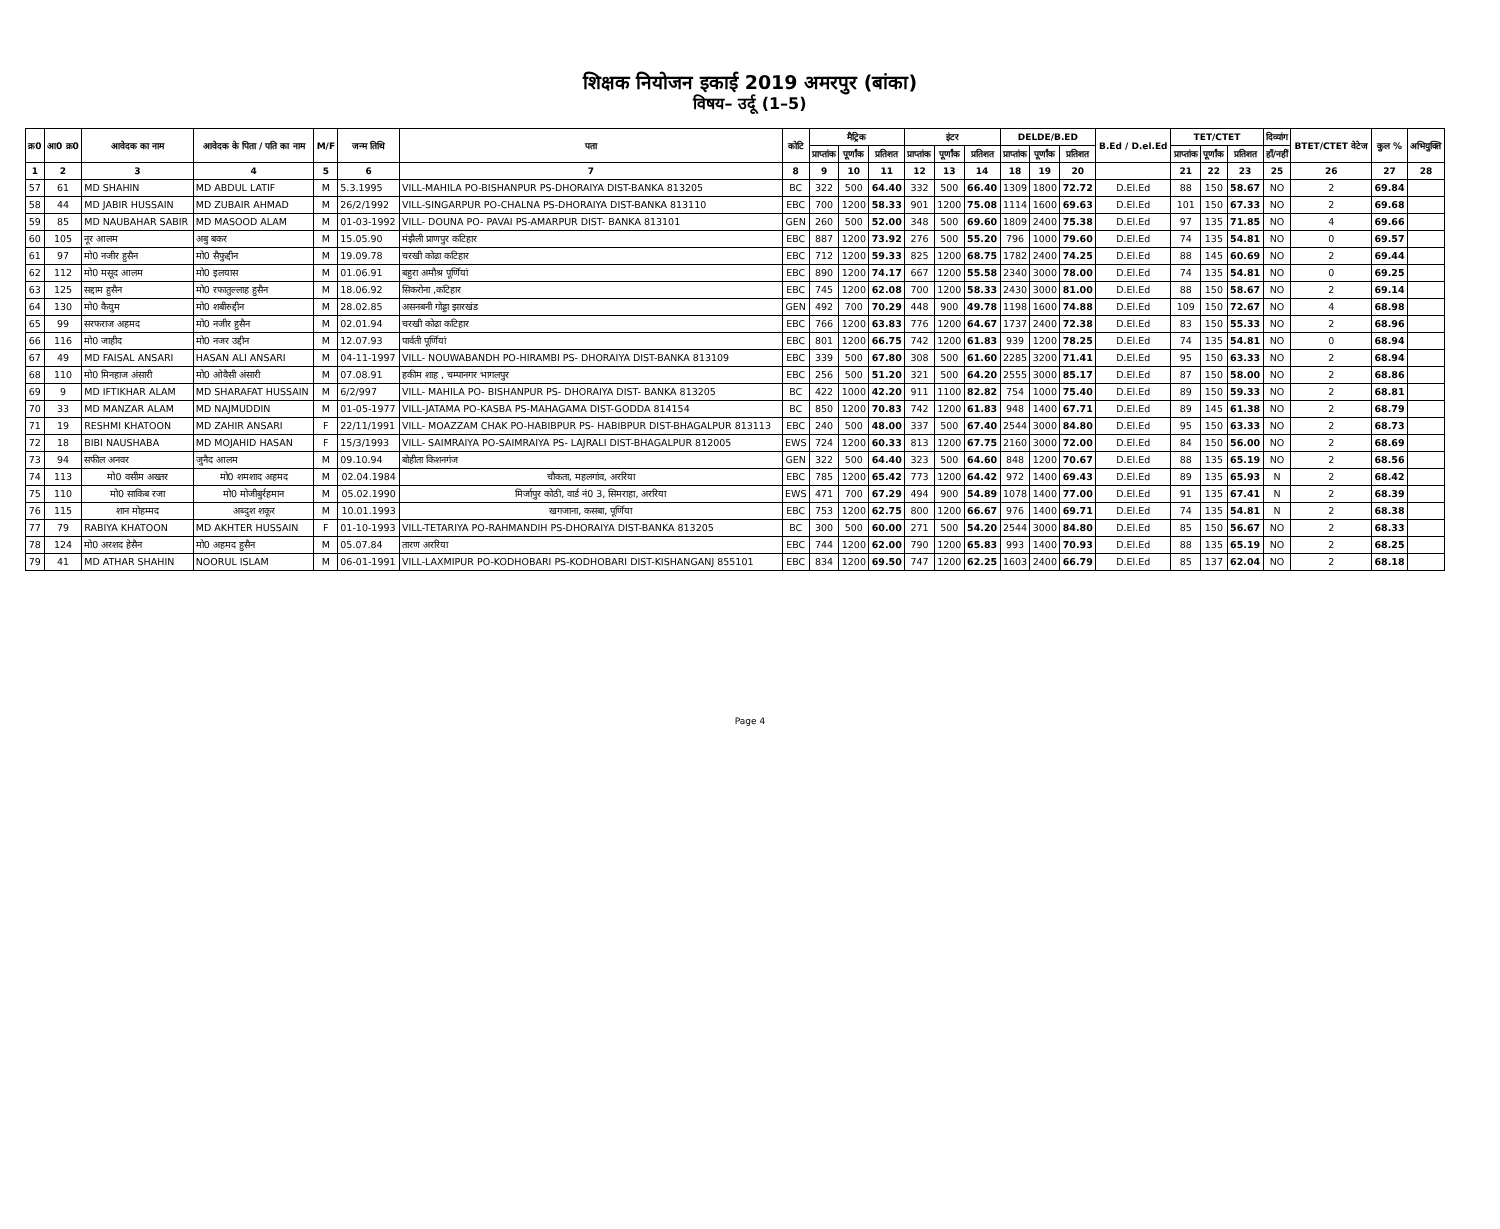शिक्षक नियोजन इकाई 2019 अमरपुर (बांका)
विषय– उर्दू (1–5)
| क्र0 | आ0 क्र0 | आवेदक का नाम | आवेदक के पिता / पति का नाम | M/F | जन्म तिथि | पता | कोटि | मैट्रिक | | | इंटर | | | DELDE/B.ED | | | B.Ed / D.el.Ed | TET/CTET | | | दिव्यांग | BTET/CTET वेटेज | कुल % | अभियुक्ति |
| --- | --- | --- | --- | --- | --- | --- | --- | --- | --- | --- | --- | --- | --- | --- | --- | --- | --- | --- | --- | --- | --- | --- | --- | --- |
| | | | | | | | | प्राप्तांक | पूर्णांक | प्रतिशत | प्राप्तांक | पूर्णांक | प्रतिशत | प्राप्तांक | पूर्णांक | प्रतिशत | | प्राप्तांक | पूर्णांक | प्रतिशत | हाँ/नहीं | | | |
| 1 | 2 | 3 | 4 | 5 | 6 | 7 | 8 | 9 | 10 | 11 | 12 | 13 | 14 | 18 | 19 | 20 | | 21 | 22 | 23 | 25 | 26 | 27 | 28 |
| 57 | 61 | MD SHAHIN | MD ABDUL LATIF | M | 5.3.1995 | VILL-MAHILA PO-BISHANPUR PS-DHORAIYA DIST-BANKA 813205 | BC | 322 | 500 | 64.40 | 332 | 500 | 66.40 | 1309 | 1800 | 72.72 | D.El.Ed | 88 | 150 | 58.67 | NO | 2 | 69.84 | |
| 58 | 44 | MD JABIR HUSSAIN | MD ZUBAIR AHMAD | M | 26/2/1992 | VILL-SINGARPUR PO-CHALNA PS-DHORAIYA DIST-BANKA 813110 | EBC | 700 | 1200 | 58.33 | 901 | 1200 | 75.08 | 1114 | 1600 | 69.63 | D.El.Ed | 101 | 150 | 67.33 | NO | 2 | 69.68 | |
| 59 | 85 | MD NAUBAHAR SABIR | MD MASOOD ALAM | M | 01-03-1992 | VILL- DOUNA PO- PAVAI PS-AMARPUR DIST- BANKA 813101 | GEN | 260 | 500 | 52.00 | 348 | 500 | 69.60 | 1809 | 2400 | 75.38 | D.El.Ed | 97 | 135 | 71.85 | NO | 4 | 69.66 | |
| 60 | 105 | नूर आलम | अबु बकर | M | 15.05.90 | मंझैली प्राणपुर कटिहार | EBC | 887 | 1200 | 73.92 | 276 | 500 | 55.20 | 796 | 1000 | 79.60 | D.El.Ed | 74 | 135 | 54.81 | NO | 0 | 69.57 | |
| 61 | 97 | मो0 नजीर हुसैन | मो0 सैफुद्दीन | M | 19.09.78 | चरखी कोढा कटिहार | EBC | 712 | 1200 | 59.33 | 825 | 1200 | 68.75 | 1782 | 2400 | 74.25 | D.El.Ed | 88 | 145 | 60.69 | NO | 2 | 69.44 | |
| 62 | 112 | मो0 मसूद आलम | मो0 इलयास | M | 01.06.91 | बहुरा अमौश्र पूर्णियां | EBC | 890 | 1200 | 74.17 | 667 | 1200 | 55.58 | 2340 | 3000 | 78.00 | D.El.Ed | 74 | 135 | 54.81 | NO | 0 | 69.25 | |
| 63 | 125 | सद्दाम हुसैन | मो0 रफातुल्लाह हुसैन | M | 18.06.92 | सिकरोना ,कटिहार | EBC | 745 | 1200 | 62.08 | 700 | 1200 | 58.33 | 2430 | 3000 | 81.00 | D.El.Ed | 88 | 150 | 58.67 | NO | 2 | 69.14 | |
| 64 | 130 | मो0 कैयुम | मो0 शबीरुद्दीन | M | 28.02.85 | असनबनी गोड्डा झारखंड | GEN | 492 | 700 | 70.29 | 448 | 900 | 49.78 | 1198 | 1600 | 74.88 | D.El.Ed | 109 | 150 | 72.67 | NO | 4 | 68.98 | |
| 65 | 99 | सरफराज अहमद | मो0 नजीर हुसैन | M | 02.01.94 | चरखी कोढा कटिहार | EBC | 766 | 1200 | 63.83 | 776 | 1200 | 64.67 | 1737 | 2400 | 72.38 | D.El.Ed | 83 | 150 | 55.33 | NO | 2 | 68.96 | |
| 66 | 116 | मो0 जाहीद | मो0 नजर उद्दीन | M | 12.07.93 | पार्वती पूर्णियां | EBC | 801 | 1200 | 66.75 | 742 | 1200 | 61.83 | 939 | 1200 | 78.25 | D.El.Ed | 74 | 135 | 54.81 | NO | 0 | 68.94 | |
| 67 | 49 | MD FAISAL ANSARI | HASAN ALI ANSARI | M | 04-11-1997 | VILL- NOUWABANDH PO-HIRAMBI PS- DHORAIYA DIST-BANKA 813109 | EBC | 339 | 500 | 67.80 | 308 | 500 | 61.60 | 2285 | 3200 | 71.41 | D.El.Ed | 95 | 150 | 63.33 | NO | 2 | 68.94 | |
| 68 | 110 | मो0 मिनहाज अंसारी | मो0 ओवैसी अंसारी | M | 07.08.91 | हकीम शाह , चम्पानगर भागलपुर | EBC | 256 | 500 | 51.20 | 321 | 500 | 64.20 | 2555 | 3000 | 85.17 | D.El.Ed | 87 | 150 | 58.00 | NO | 2 | 68.86 | |
| 69 | 9 | MD IFTIKHAR ALAM | MD SHARAFAT HUSSAIN | M | 6/2/997 | VILL- MAHILA PO- BISHANPUR PS- DHORAIYA DIST- BANKA 813205 | BC | 422 | 1000 | 42.20 | 911 | 1100 | 82.82 | 754 | 1000 | 75.40 | D.El.Ed | 89 | 150 | 59.33 | NO | 2 | 68.81 | |
| 70 | 33 | MD MANZAR ALAM | MD NAJMUDDIN | M | 01-05-1977 | VILL-JATAMA PO-KASBA PS-MAHAGAMA DIST-GODDA 814154 | BC | 850 | 1200 | 70.83 | 742 | 1200 | 61.83 | 948 | 1400 | 67.71 | D.El.Ed | 89 | 145 | 61.38 | NO | 2 | 68.79 | |
| 71 | 19 | RESHMI KHATOON | MD ZAHIR ANSARI | F | 22/11/1991 | VILL- MOAZZAM CHAK PO-HABIBPUR PS- HABIBPUR DIST-BHAGALPUR 813113 | EBC | 240 | 500 | 48.00 | 337 | 500 | 67.40 | 2544 | 3000 | 84.80 | D.El.Ed | 95 | 150 | 63.33 | NO | 2 | 68.73 | |
| 72 | 18 | BIBI NAUSHABA | MD MOJAHID HASAN | F | 15/3/1993 | VILL- SAIMRAIYA PO-SAIMRAIYA PS- LAJRALI DIST-BHAGALPUR 812005 | EWS | 724 | 1200 | 60.33 | 813 | 1200 | 67.75 | 2160 | 3000 | 72.00 | D.El.Ed | 84 | 150 | 56.00 | NO | 2 | 68.69 | |
| 73 | 94 | सफील अनवर | जुनैद आलम | M | 09.10.94 | बोहीता किशनगंज | GEN | 322 | 500 | 64.40 | 323 | 500 | 64.60 | 848 | 1200 | 70.67 | D.El.Ed | 88 | 135 | 65.19 | NO | 2 | 68.56 | |
| 74 | 113 | मो0 वसीम अख्तर | मो0 शमशाद अहमद | M | 02.04.1984 | चौकता, महलगांव, अररिया | EBC | 785 | 1200 | 65.42 | 773 | 1200 | 64.42 | 972 | 1400 | 69.43 | D.El.Ed | 89 | 135 | 65.93 | N | 2 | 68.42 | |
| 75 | 110 | मो0 साकिब रजा | मो0 मोजीबुर्रहमान | M | 05.02.1990 | मिर्जापुर कोठी, वार्ड नं0 3, सिमराहा, अररिया | EWS | 471 | 700 | 67.29 | 494 | 900 | 54.89 | 1078 | 1400 | 77.00 | D.El.Ed | 91 | 135 | 67.41 | N | 2 | 68.39 | |
| 76 | 115 | शान मोहम्मद | अब्दुश शकूर | M | 10.01.1993 | खगजाना, कसबा, पूर्णिया | EBC | 753 | 1200 | 62.75 | 800 | 1200 | 66.67 | 976 | 1400 | 69.71 | D.El.Ed | 74 | 135 | 54.81 | N | 2 | 68.38 | |
| 77 | 79 | RABIYA KHATOON | MD AKHTER HUSSAIN | F | 01-10-1993 | VILL-TETARIYA PO-RAHMANDIH PS-DHORAIYA DIST-BANKA 813205 | BC | 300 | 500 | 60.00 | 271 | 500 | 54.20 | 2544 | 3000 | 84.80 | D.El.Ed | 85 | 150 | 56.67 | NO | 2 | 68.33 | |
| 78 | 124 | मो0 अरशद हेसैन | मो0 अहमद हुसैन | M | 05.07.84 | तारण अररिया | EBC | 744 | 1200 | 62.00 | 790 | 1200 | 65.83 | 993 | 1400 | 70.93 | D.El.Ed | 88 | 135 | 65.19 | NO | 2 | 68.25 | |
| 79 | 41 | MD ATHAR SHAHIN | NOORUL ISLAM | M | 06-01-1991 | VILL-LAXMIPUR PO-KODHOBARI PS-KODHOBARI DIST-KISHANGANJ 855101 | EBC | 834 | 1200 | 69.50 | 747 | 1200 | 62.25 | 1603 | 2400 | 66.79 | D.El.Ed | 85 | 137 | 62.04 | NO | 2 | 68.18 | |
Page 4